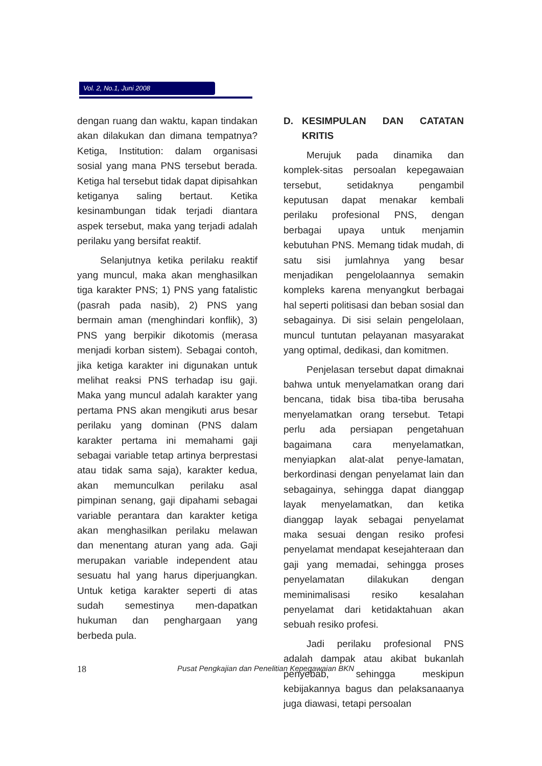Vol. 2, No.1, Juni 2008
dengan ruang dan waktu, kapan tindakan akan dilakukan dan dimana tempatnya? Ketiga, Institution: dalam organisasi sosial yang mana PNS tersebut berada. Ketiga hal tersebut tidak dapat dipisahkan ketiganya saling bertaut. Ketika kesinambungan tidak terjadi diantara aspek tersebut, maka yang terjadi adalah perilaku yang bersifat reaktif.
Selanjutnya ketika perilaku reaktif yang muncul, maka akan menghasilkan tiga karakter PNS; 1) PNS yang fatalistic (pasrah pada nasib), 2) PNS yang bermain aman (menghindari konflik), 3) PNS yang berpikir dikotomis (merasa menjadi korban sistem). Sebagai contoh, jika ketiga karakter ini digunakan untuk melihat reaksi PNS terhadap isu gaji. Maka yang muncul adalah karakter yang pertama PNS akan mengikuti arus besar perilaku yang dominan (PNS dalam karakter pertama ini memahami gaji sebagai variable tetap artinya berprestasi atau tidak sama saja), karakter kedua, akan memunculkan perilaku asal pimpinan senang, gaji dipahami sebagai variable perantara dan karakter ketiga akan menghasilkan perilaku melawan dan menentang aturan yang ada. Gaji merupakan variable independent atau sesuatu hal yang harus diperjuangkan. Untuk ketiga karakter seperti di atas sudah semestinya men-dapatkan hukuman dan penghargaan yang berbeda pula.
D. KESIMPULAN DAN CATATAN KRITIS
Merujuk pada dinamika dan komplek-sitas persoalan kepegawaian tersebut, setidaknya pengambil keputusan dapat menakar kembali perilaku profesional PNS, dengan berbagai upaya untuk menjamin kebutuhan PNS. Memang tidak mudah, di satu sisi jumlahnya yang besar menjadikan pengelolaannya semakin kompleks karena menyangkut berbagai hal seperti politisasi dan beban sosial dan sebagainya. Di sisi selain pengelolaan, muncul tuntutan pelayanan masyarakat yang optimal, dedikasi, dan komitmen.
Penjelasan tersebut dapat dimaknai bahwa untuk menyelamatkan orang dari bencana, tidak bisa tiba-tiba berusaha menyelamatkan orang tersebut. Tetapi perlu ada persiapan pengetahuan bagaimana cara menyelamatkan, menyiapkan alat-alat penye-lamatan, berkordinasi dengan penyelamat lain dan sebagainya, sehingga dapat dianggap layak menyelamatkan, dan ketika dianggap layak sebagai penyelamat maka sesuai dengan resiko profesi penyelamat mendapat kesejahteraan dan gaji yang memadai, sehingga proses penyelamatan dilakukan dengan meminimalisasi resiko kesalahan penyelamat dari ketidaktahuan akan sebuah resiko profesi.
Jadi perilaku profesional PNS adalah dampak atau akibat bukanlah penyebab, sehingga meskipun kebijakannya bagus dan pelaksanaanya juga diawasi, tetapi persoalan
18 Pusat Pengkajian dan Penelitian Kepegawaian BKN